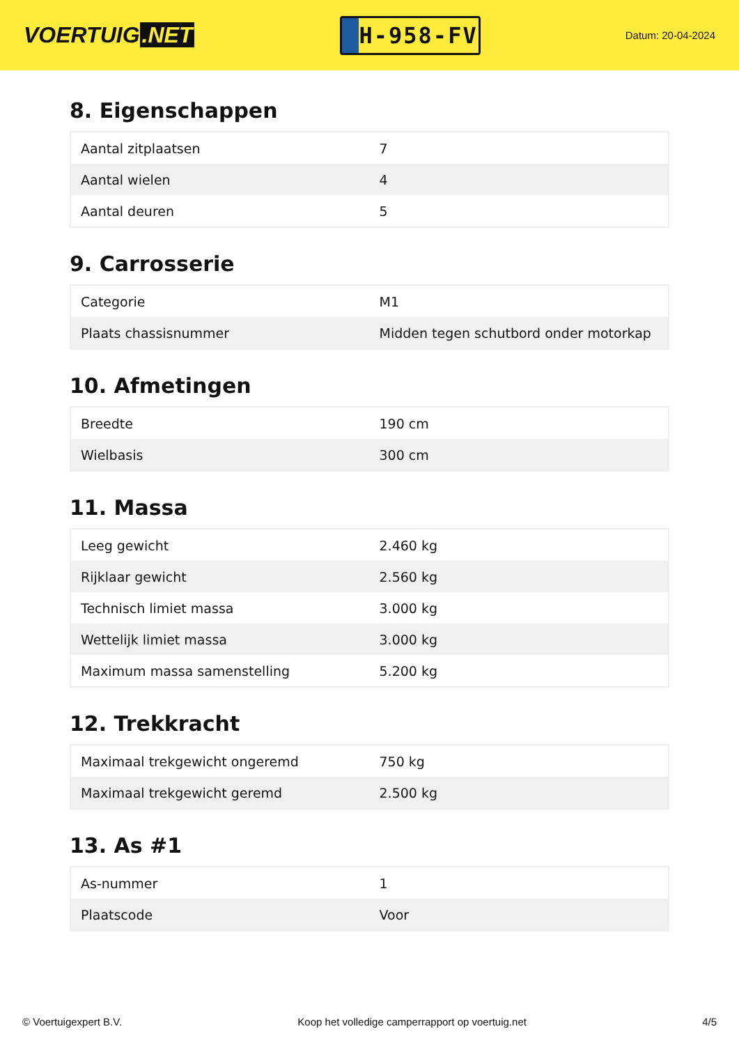VOERTUIG.NET
H-958-FV
Datum: 20-04-2024
8. Eigenschappen
| Aantal zitplaatsen | 7 |
| Aantal wielen | 4 |
| Aantal deuren | 5 |
9. Carrosserie
| Categorie | M1 |
| Plaats chassisnummer | Midden tegen schutbord onder motorkap |
10. Afmetingen
| Breedte | 190 cm |
| Wielbasis | 300 cm |
11. Massa
| Leeg gewicht | 2.460 kg |
| Rijklaar gewicht | 2.560 kg |
| Technisch limiet massa | 3.000 kg |
| Wettelijk limiet massa | 3.000 kg |
| Maximum massa samenstelling | 5.200 kg |
12. Trekkracht
| Maximaal trekgewicht ongeremd | 750 kg |
| Maximaal trekgewicht geremd | 2.500 kg |
13. As #1
| As-nummer | 1 |
| Plaatscode | Voor |
© Voertuigexpert B.V. Koop het volledige camperrapport op voertuig.net 4/5